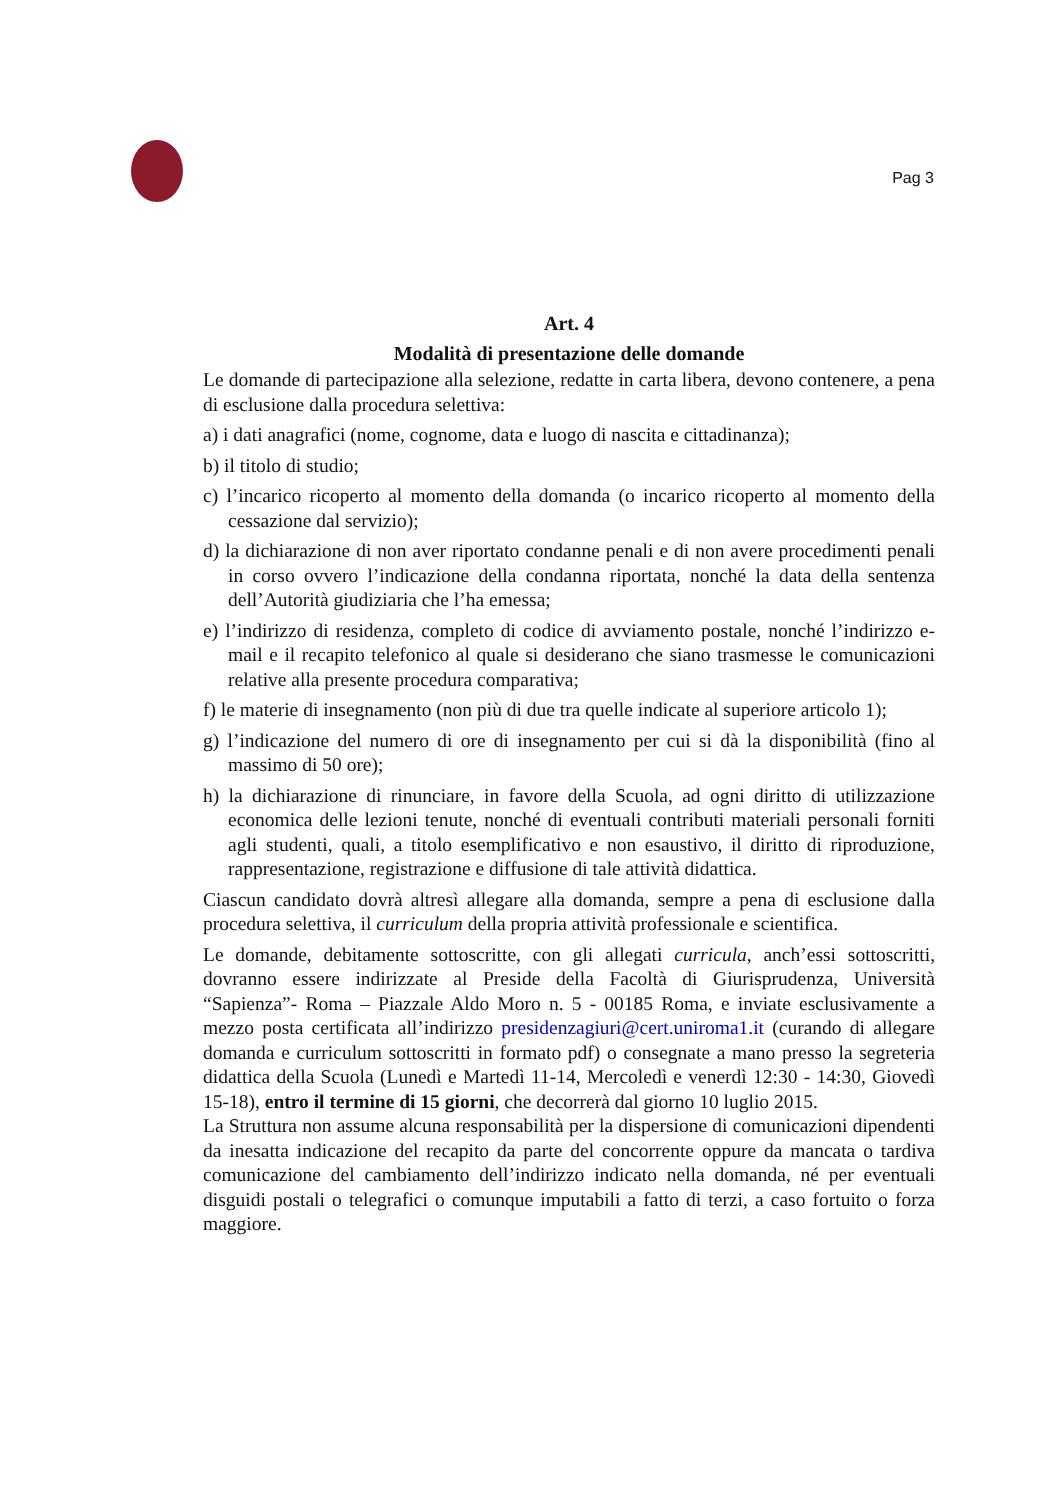Pag 3
Art. 4
Modalità di presentazione delle domande
Le domande di partecipazione alla selezione, redatte in carta libera, devono contenere, a pena di esclusione dalla procedura selettiva:
a) i dati anagrafici (nome, cognome, data e luogo di nascita e cittadinanza);
b) il titolo di studio;
c) l’incarico ricoperto al momento della domanda (o incarico ricoperto al momento della cessazione dal servizio);
d) la dichiarazione di non aver riportato condanne penali e di non avere procedimenti penali in corso ovvero l’indicazione della condanna riportata, nonché la data della sentenza dell’Autorità giudiziaria che l’ha emessa;
e) l’indirizzo di residenza, completo di codice di avviamento postale, nonché l’indirizzo e-mail e il recapito telefonico al quale si desiderano che siano trasmesse le comunicazioni relative alla presente procedura comparativa;
f) le materie di insegnamento (non più di due tra quelle indicate al superiore articolo 1);
g) l’indicazione del numero di ore di insegnamento per cui si dà la disponibilità (fino al massimo di 50 ore);
h) la dichiarazione di rinunciare, in favore della Scuola, ad ogni diritto di utilizzazione economica delle lezioni tenute, nonché di eventuali contributi materiali personali forniti agli studenti, quali, a titolo esemplificativo e non esaustivo, il diritto di riproduzione, rappresentazione, registrazione e diffusione di tale attività didattica.
Ciascun candidato dovrà altresì allegare alla domanda, sempre a pena di esclusione dalla procedura selettiva, il curriculum della propria attività professionale e scientifica.
Le domande, debitamente sottoscritte, con gli allegati curricula, anch’essi sottoscritti, dovranno essere indirizzate al Preside della Facoltà di Giurisprudenza, Università “Sapienza”- Roma – Piazzale Aldo Moro n. 5 - 00185 Roma, e inviate esclusivamente a mezzo posta certificata all’indirizzo presidenzagiuri@cert.uniroma1.it (curando di allegare domanda e curriculum sottoscritti in formato pdf) o consegnate a mano presso la segreteria didattica della Scuola (Lunedì e Martedì 11-14, Mercoledì e venerdì 12:30 - 14:30, Giovedì 15-18), entro il termine di 15 giorni, che decorrerà dal giorno 10 luglio 2015.
La Struttura non assume alcuna responsabilità per la dispersione di comunicazioni dipendenti da inesatta indicazione del recapito da parte del concorrente oppure da mancata o tardiva comunicazione del cambiamento dell’indirizzo indicato nella domanda, né per eventuali disguidi postali o telegrafici o comunque imputabili a fatto di terzi, a caso fortuito o forza maggiore.